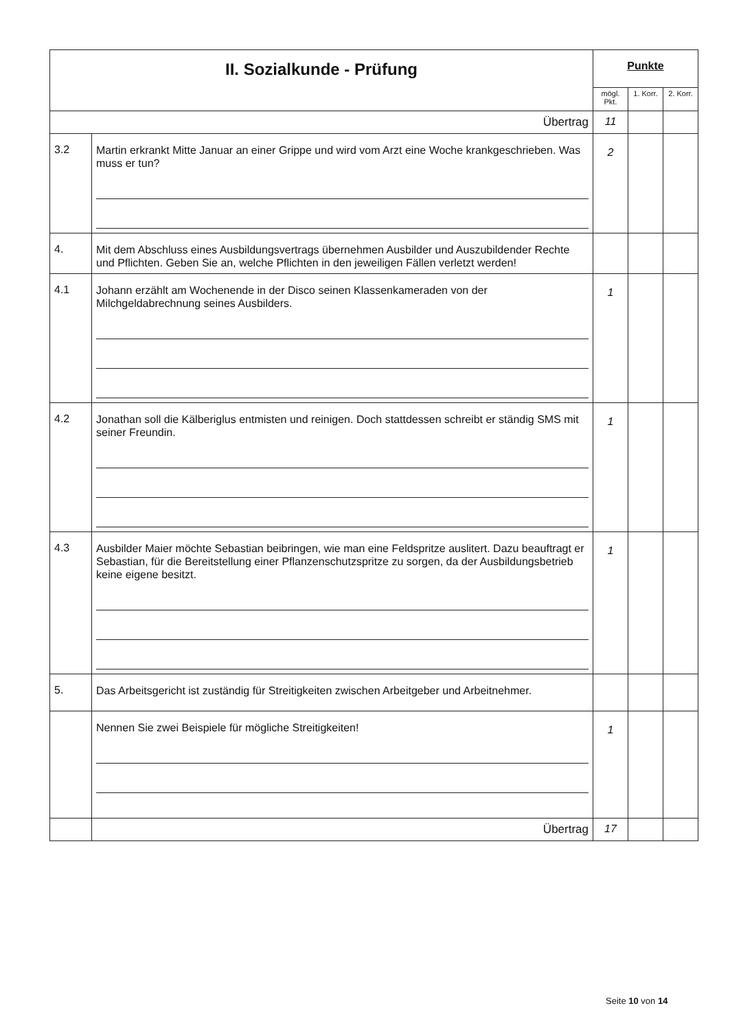| II. Sozialkunde - Prüfung | | Punkte | | |
| --- | --- | --- | --- | --- |
| | | mögl. Pkt. | 1. Korr. | 2. Korr. |
| Übertrag | | 11 | | |
| 3.2 | Martin erkrankt Mitte Januar an einer Grippe und wird vom Arzt eine Woche krankgeschrieben. Was muss er tun? | 2 | | |
| 4. | Mit dem Abschluss eines Ausbildungsvertrags übernehmen Ausbilder und Auszubildender Rechte und Pflichten. Geben Sie an, welche Pflichten in den jeweiligen Fällen verletzt werden! | | | |
| 4.1 | Johann erzählt am Wochenende in der Disco seinen Klassenkameraden von der Milchgeldabrechnung seines Ausbilders. | 1 | | |
| 4.2 | Jonathan soll die Kälberiglus entmisten und reinigen. Doch stattdessen schreibt er ständig SMS mit seiner Freundin. | 1 | | |
| 4.3 | Ausbilder Maier möchte Sebastian beibringen, wie man eine Feldspritze auslitert. Dazu beauftragt er Sebastian, für die Bereitstellung einer Pflanzenschutzspritze zu sorgen, da der Ausbildungsbetrieb keine eigene besitzt. | 1 | | |
| 5. | Das Arbeitsgericht ist zuständig für Streitigkeiten zwischen Arbeitgeber und Arbeitnehmer. | | | |
| | Nennen Sie zwei Beispiele für mögliche Streitigkeiten! | 1 | | |
| | Übertrag | 17 | | |
Seite 10 von 14